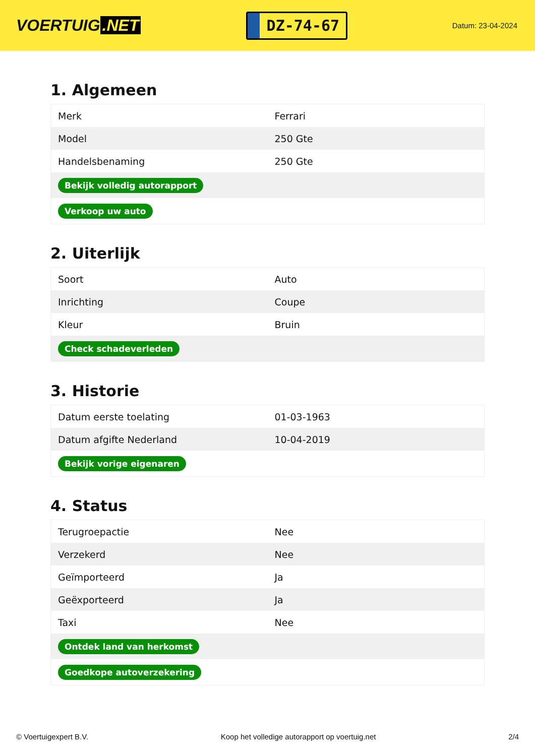VOERTUIG.NET
DZ-74-67
Datum: 23-04-2024
1. Algemeen
| Merk | Ferrari |
| Model | 250 Gte |
| Handelsbenaming | 250 Gte |
| Bekijk volledig autorapport | |
| Verkoop uw auto | |
2. Uiterlijk
| Soort | Auto |
| Inrichting | Coupe |
| Kleur | Bruin |
| Check schadeverleden | |
3. Historie
| Datum eerste toelating | 01-03-1963 |
| Datum afgifte Nederland | 10-04-2019 |
| Bekijk vorige eigenaren | |
4. Status
| Terugroepactie | Nee |
| Verzekerd | Nee |
| Geïmporteerd | Ja |
| Geëxporteerd | Ja |
| Taxi | Nee |
| Ontdek land van herkomst | |
| Goedkope autoverzekering | |
© Voertuigexpert B.V. Koop het volledige autorapport op voertuig.net 2/4